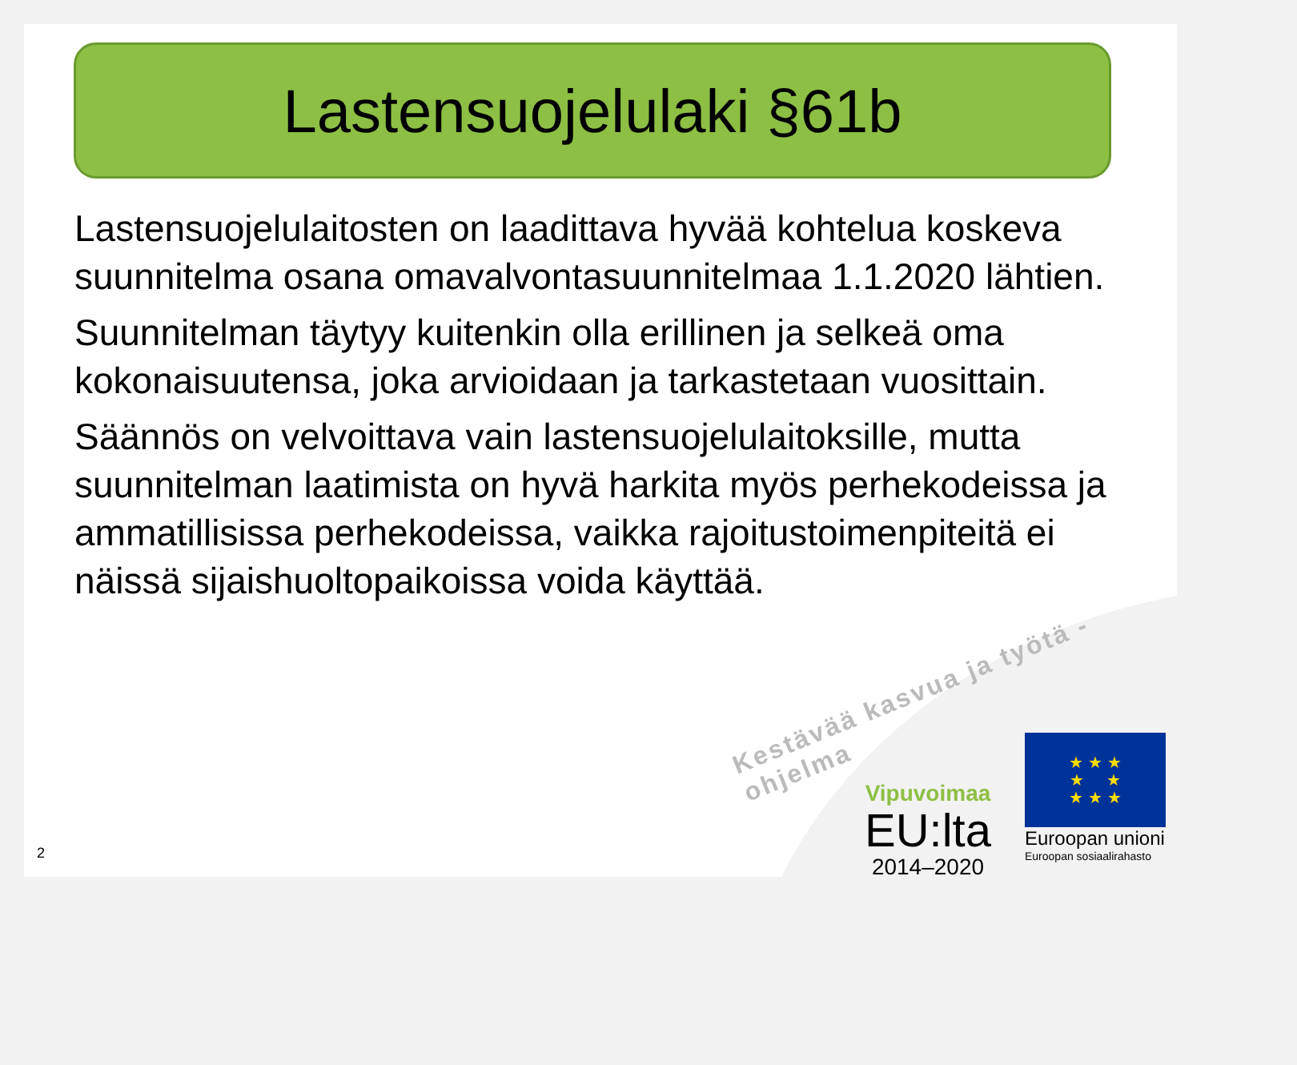Lastensuojelulaki §61b
Lastensuojelulaitosten on laadittava hyvää kohtelua koskeva suunnitelma osana omavalvontasuunnitelmaa 1.1.2020 lähtien.
Suunnitelman täytyy kuitenkin olla erillinen ja selkeä oma kokonaisuutensa, joka arvioidaan ja tarkastetaan vuosittain.
Säännös on velvoittava vain lastensuojelulaitoksille, mutta suunnitelman laatimista on hyvä harkita myös perhekodeissa ja ammatillisissa perhekodeissa, vaikka rajoitustoimenpiteitä ei näissä sijaishuoltopaikoissa voida käyttää.
Kestävää kasvua ja työtä -ohjelma
Vipuvoimaa
EU:lta
2014–2020
★ ★ ★
★ ★
★ ★ ★
Euroopan unioni
Euroopan sosiaalirahasto
2